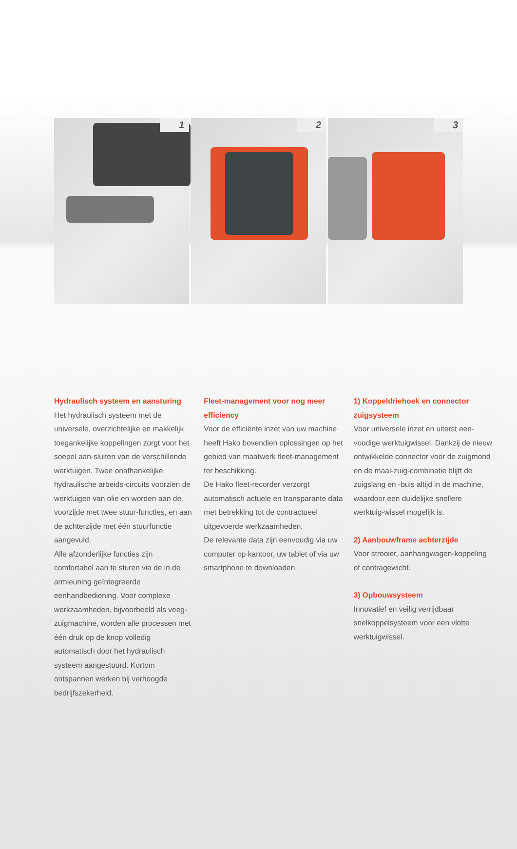1
2
3
Hydraulisch systeem en aansturing
Het hydraulisch systeem met de universele, overzichtelijke en makkelijk toegankelijke koppelingen zorgt voor het soepel aan-sluiten van de verschillende werktuigen. Twee onafhankelijke hydraulische arbeids-circuits voorzien de werktuigen van olie en worden aan de voorzijde met twee stuur-functies, en aan de achterzijde met één stuurfunctie aangevuld.
Alle afzonderlijke functies zijn comfortabel aan te sturen via de in de armleuning geïntegreerde eenhandbediening. Voor complexe werkzaamheden, bijvoorbeeld als veeg-zuigmachine, worden alle processen met één druk op de knop volledig automatisch door het hydraulisch systeem aangestuurd. Kortom ontspannen werken bij verhoogde bedrijfszekerheid.
Fleet-management voor nog meer efficiency
Voor de efficiënte inzet van uw machine heeft Hako bovendien oplossingen op het gebied van maatwerk fleet-management ter beschikking.
De Hako fleet-recorder verzorgt automatisch actuele en transparante data met betrekking tot de contractueel uitgevoerde werkzaamheden.
De relevante data zijn eenvoudig via uw computer op kantoor, uw tablet of via uw smartphone te downloaden.
1) Koppeldriehoek en connector zuigsysteem
Voor universele inzet en uiterst een-voudige werktuigwissel. Dankzij de nieuw ontwikkelde connector voor de zuigmond en de maai-zuig-combinatie blijft de zuigslang en -buis altijd in de machine, waardoor een duidelijke snellere werktuig-wissel mogelijk is.
2) Aanbouwframe achterzijde
Voor strooier, aanhangwagen-koppeling of contragewicht.
3) Opbouwsysteem
Innovatief en veilig verrijdbaar snelkoppelsysteem voor een vlotte werktuigwissel.